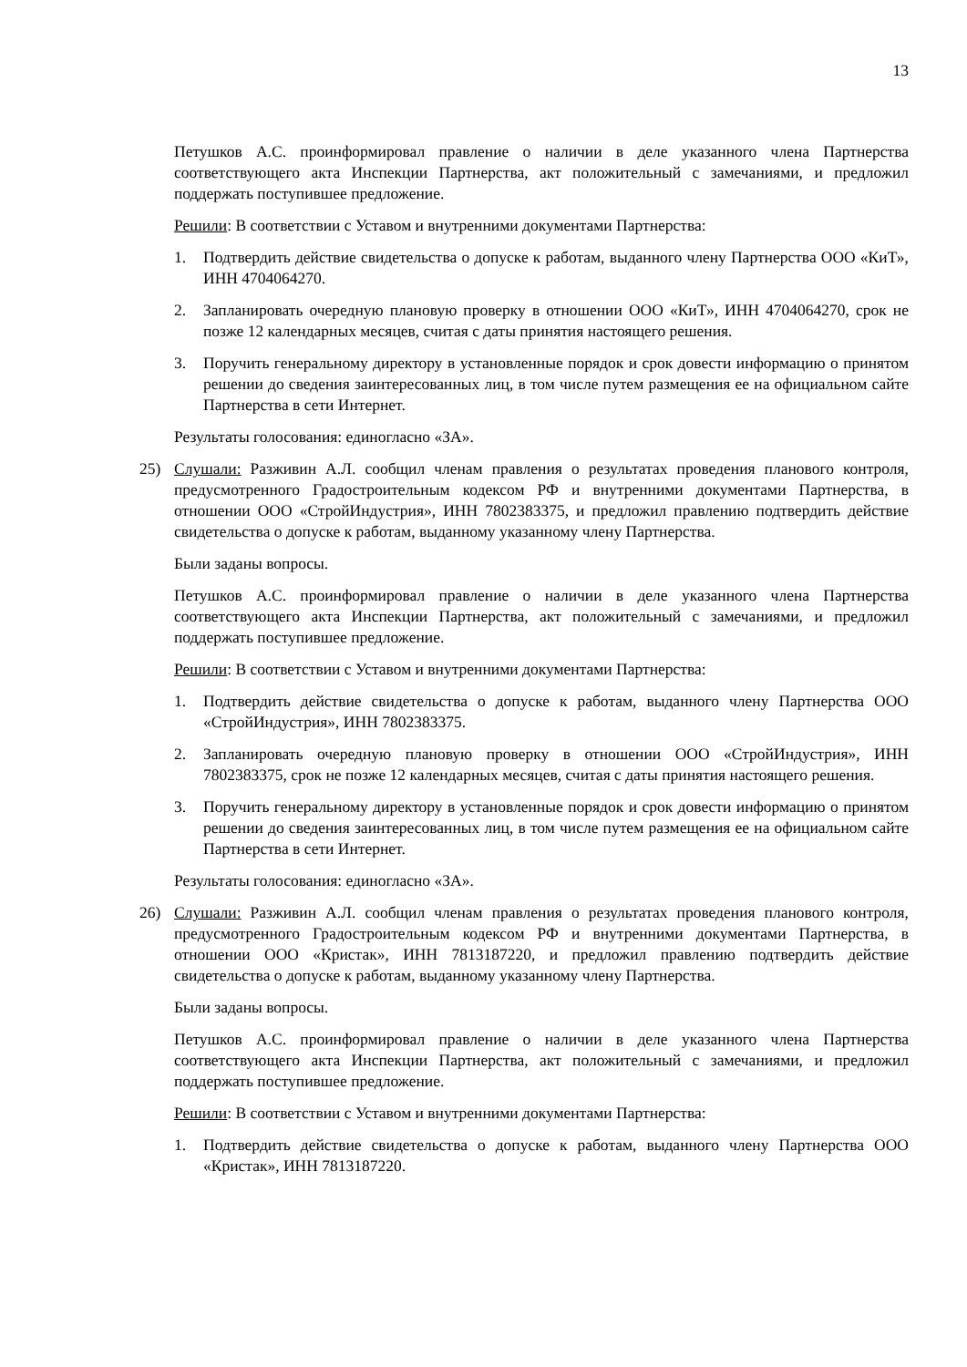13
Петушков А.С. проинформировал правление о наличии в деле указанного члена Партнерства соответствующего акта Инспекции Партнерства, акт положительный с замечаниями, и предложил поддержать поступившее предложение.
Решили: В соответствии с Уставом и внутренними документами Партнерства:
1. Подтвердить действие свидетельства о допуске к работам, выданного члену Партнерства ООО «КиТ», ИНН 4704064270.
2. Запланировать очередную плановую проверку в отношении ООО «КиТ», ИНН 4704064270, срок не позже 12 календарных месяцев, считая с даты принятия настоящего решения.
3. Поручить генеральному директору в установленные порядок и срок довести информацию о принятом решении до сведения заинтересованных лиц, в том числе путем размещения ее на официальном сайте Партнерства в сети Интернет.
Результаты голосования: единогласно «ЗА».
25) Слушали: Разживин А.Л. сообщил членам правления о результатах проведения планового контроля, предусмотренного Градостроительным кодексом РФ и внутренними документами Партнерства, в отношении ООО «СтройИндустрия», ИНН 7802383375, и предложил правлению подтвердить действие свидетельства о допуске к работам, выданному указанному члену Партнерства.
Были заданы вопросы.
Петушков А.С. проинформировал правление о наличии в деле указанного члена Партнерства соответствующего акта Инспекции Партнерства, акт положительный с замечаниями, и предложил поддержать поступившее предложение.
Решили: В соответствии с Уставом и внутренними документами Партнерства:
1. Подтвердить действие свидетельства о допуске к работам, выданного члену Партнерства ООО «СтройИндустрия», ИНН 7802383375.
2. Запланировать очередную плановую проверку в отношении ООО «СтройИндустрия», ИНН 7802383375, срок не позже 12 календарных месяцев, считая с даты принятия настоящего решения.
3. Поручить генеральному директору в установленные порядок и срок довести информацию о принятом решении до сведения заинтересованных лиц, в том числе путем размещения ее на официальном сайте Партнерства в сети Интернет.
Результаты голосования: единогласно «ЗА».
26) Слушали: Разживин А.Л. сообщил членам правления о результатах проведения планового контроля, предусмотренного Градостроительным кодексом РФ и внутренними документами Партнерства, в отношении ООО «Кристак», ИНН 7813187220, и предложил правлению подтвердить действие свидетельства о допуске к работам, выданному указанному члену Партнерства.
Были заданы вопросы.
Петушков А.С. проинформировал правление о наличии в деле указанного члена Партнерства соответствующего акта Инспекции Партнерства, акт положительный с замечаниями, и предложил поддержать поступившее предложение.
Решили: В соответствии с Уставом и внутренними документами Партнерства:
1. Подтвердить действие свидетельства о допуске к работам, выданного члену Партнерства ООО «Кристак», ИНН 7813187220.